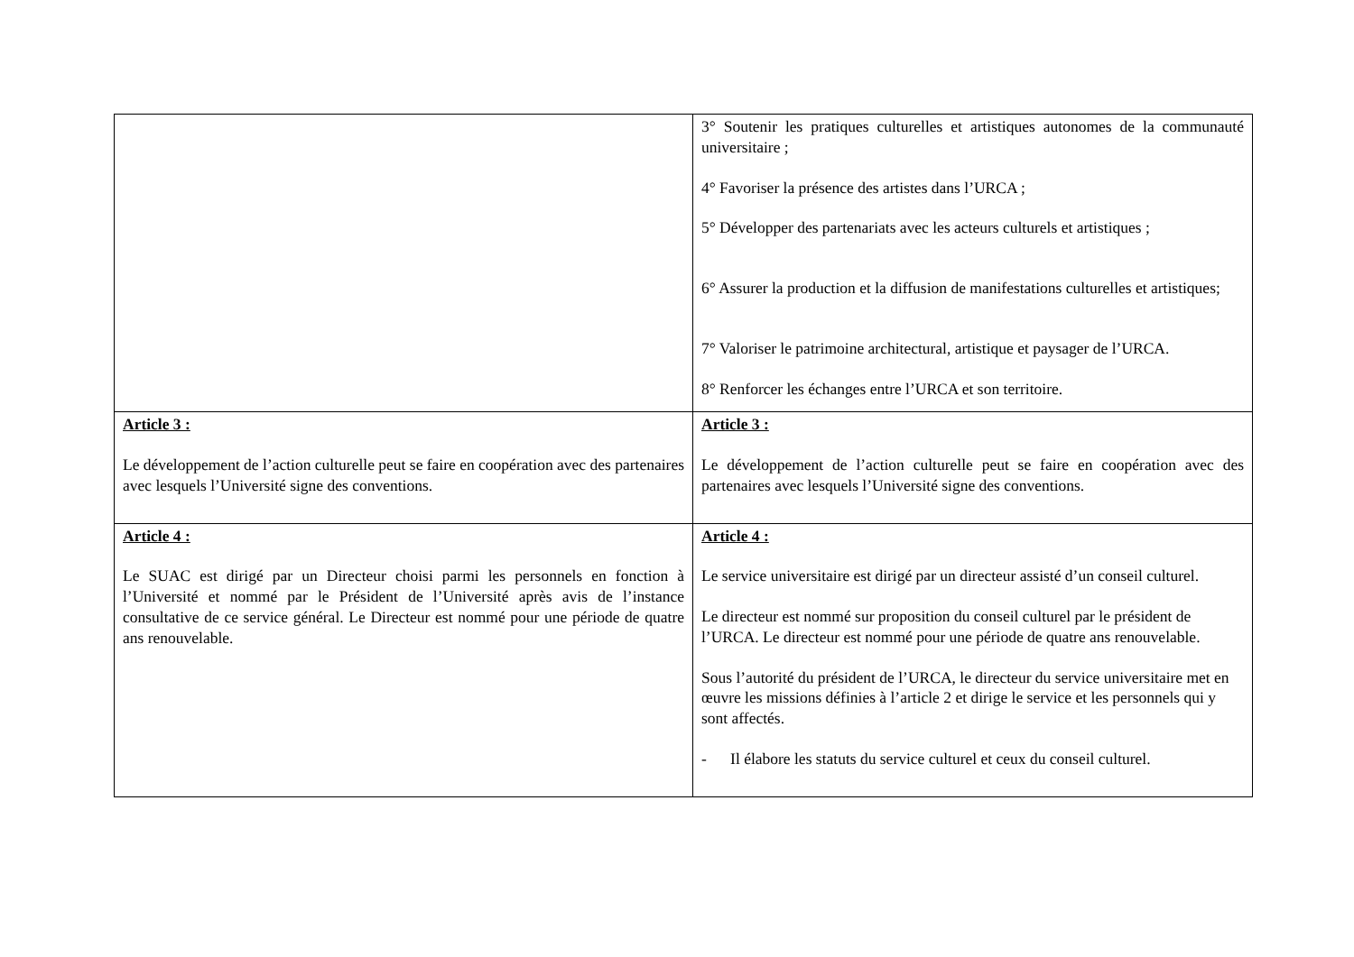| | 3° Soutenir les pratiques culturelles et artistiques autonomes de la communauté universitaire ; 4° Favoriser la présence des artistes dans l’URCA ; 5° Développer des partenariats avec les acteurs culturels et artistiques ; 6° Assurer la production et la diffusion de manifestations culturelles et artistiques; 7° Valoriser le patrimoine architectural, artistique et paysager de l’URCA. 8° Renforcer les échanges entre l’URCA et son territoire. |
| Article 3 : Le développement de l’action culturelle peut se faire en coopération avec des partenaires avec lesquels l’Université signe des conventions. | Article 3 : Le développement de l’action culturelle peut se faire en coopération avec des partenaires avec lesquels l’Université signe des conventions. |
| Article 4 : Le SUAC est dirigé par un Directeur choisi parmi les personnels en fonction à l’Université et nommé par le Président de l’Université après avis de l’instance consultative de ce service général. Le Directeur est nommé pour une période de quatre ans renouvelable. | Article 4 : Le service universitaire est dirigé par un directeur assisté d’un conseil culturel. Le directeur est nommé sur proposition du conseil culturel par le président de l’URCA. Le directeur est nommé pour une période de quatre ans renouvelable. Sous l’autorité du président de l’URCA, le directeur du service universitaire met en œuvre les missions définies à l’article 2 et dirige le service et les personnels qui y sont affectés. - Il élabore les statuts du service culturel et ceux du conseil culturel. |